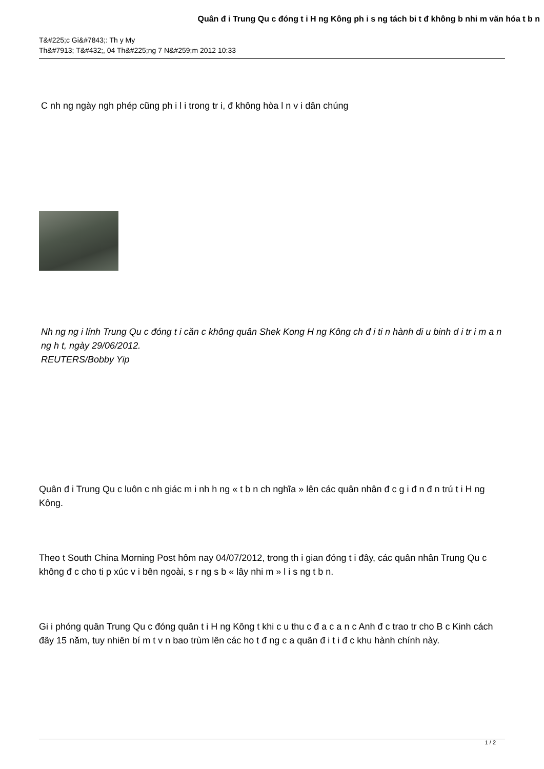Quân đ i Trung Qu c đóng t i H ng Kông ph i s ng tách bi t đ không b nhi m văn hóa t b n
T&#225;c Gi&#7843;: Th y My
Th&#7913; T&#432;, 04 Th&#225;ng 7 N&#259;m 2012 10:33
C nh ng ngày ngh phép cũng ph i l i trong tr i, đ không hòa l n v i dân chúng
Nh ng ng i lính Trung Qu c đóng t i căn c không quân Shek Kong H ng Kông ch đ i ti n hành di u binh d i tr i m a n ng h t, ngày 29/06/2012.
REUTERS/Bobby Yip
Quân đ i Trung Qu c luôn c nh giác m i nh h ng « t b n ch nghĩa » lên các quân nhân đ c g i đ n đ n trú t i H ng Kông.
Theo t South China Morning Post hôm nay 04/07/2012, trong th i gian đóng t i đây, các quân nhân Trung Qu c không đ c cho ti p xúc v i bên ngoài, s r ng s b « lây nhi m » l i s ng t b n.
Gi i phóng quân Trung Qu c đóng quân t i H ng Kông t khi c u thu c đ a c a n c Anh đ c trao tr cho B c Kinh cách đây 15 năm, tuy nhiên bí m t v n bao trùm lên các ho t đ ng c a quân đ i t i đ c khu hành chính này.
1 / 2